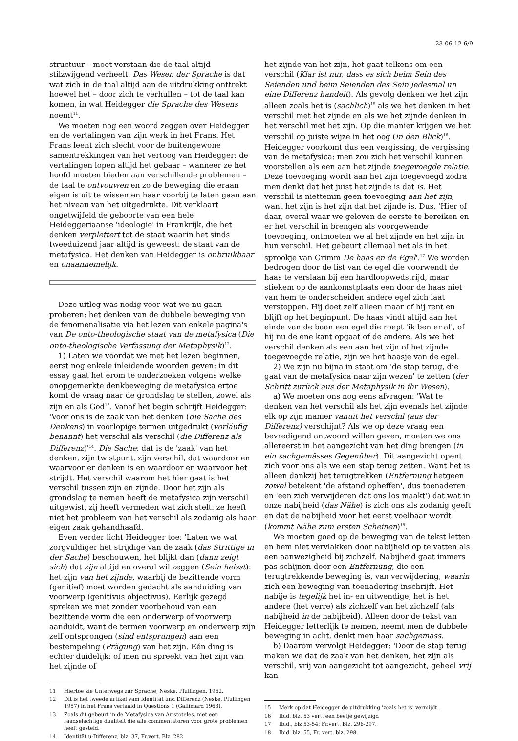23-06-12 6/9
structuur – moet verstaan die de taal altijd stilzwijgend verheelt. Das Wesen der Sprache is dat wat zich in de taal altijd aan de uitdrukking onttrekt hoewel het – door zich te verhullen – tot de taal kan komen, in wat Heidegger die Sprache des Wesens noemt<sup>11</sup>.
We moeten nog een woord zeggen over Heidegger en de vertalingen van zijn werk in het Frans. Het Frans leent zich slecht voor de buitengewone samentrekkingen van het vertoog van Heidegger: de vertalingen lopen altijd het gebaar – wanneer ze het hoofd moeten bieden aan verschillende problemen – de taal te ontvouwen en zo de beweging die eraan eigen is uit te wissen en haar voorbij te laten gaan aan het niveau van het uitgedrukte. Dit verklaart ongetwijfeld de geboorte van een hele Heideggeriaanse 'ideologie' in Frankrijk, die het denken verplettert tot de staat waarin het sinds tweeduizend jaar altijd is geweest: de staat van de metafysica. Het denken van Heidegger is onbruikbaar en onaannemelijk.
Deze uitleg was nodig voor wat we nu gaan proberen: het denken van de dubbele beweging van de fenomenalisatie via het lezen van enkele pagina's van De onto-theologische staat van de metafysica (Die onto-theologische Verfassung der Metaphysik)<sup>12</sup>.
1) Laten we voordat we met het lezen beginnen, eerst nog enkele inleidende woorden geven: in dit essay gaat het erom te onderzoeken volgens welke onopgemerkte denkbeweging de metafysica ertoe komt de vraag naar de grondslag te stellen, zowel als zijn en als God<sup>13</sup>. Vanaf het begin schrijft Heidegger: 'Voor ons is de zaak van het denken (die Sache des Denkens) in voorlopige termen uitgedrukt (vorläufig benannt) het verschil als verschil (die Differenz als Differenz)'<sup>14</sup>. Die Sache: dat is de 'zaak' van het denken, zijn twistpunt, zijn verschil, dat waardoor en waarvoor er denken is en waardoor en waarvoor het strijdt. Het verschil waarom het hier gaat is het verschil tussen zijn en zijnde. Door het zijn als grondslag te nemen heeft de metafysica zijn verschil uitgewist, zij heeft vermeden wat zich stelt: ze heeft niet het probleem van het verschil als zodanig als haar eigen zaak gehandhaafd.
Even verder licht Heidegger toe: 'Laten we wat zorgvuldiger het strijdige van de zaak (das Strittige in der Sache) beschouwen, het blijkt dan (dann zeigt sich) dat zijn altijd en overal wil zeggen (Sein heisst): het zijn van het zijnde, waarbij de bezittende vorm (genitief) moet worden gedacht als aanduiding van voorwerp (genitivus objectivus). Eerlijk gezegd spreken we niet zonder voorbehoud van een bezittende vorm die een onderwerp of voorwerp aanduidt, want de termen voorwerp en onderwerp zijn zelf ontsprongen (sind entsprungen) aan een bestempeling (Prägung) van het zijn. Eén ding is echter duidelijk: of men nu spreekt van het zijn van het zijnde of
11 Hiertoe zie Unterwegs zur Sprache, Neske, Pfullingen, 1962.
12 Dit is het tweede artikel vam Identität und Differenz (Neske, Pfullingen 1957) in het Frans vertaald in Questions 1 (Gallimard 1968).
13 Zoals dit gebeurt in de Metafysica van Aristoteles, met een raadselachtige dualiteit die alle commentatoren voor grote problemen heeft gesteld.
14 Identität u-Differenz, blz. 37, Fr.vert. Blz. 282
het zijnde van het zijn, het gaat telkens om een verschil (Klar ist nur, dass es sich beim Sein des Seienden und beim Seienden des Sein jedesmal un eine Differenz handelt). Als gevolg denken we het zijn alleen zoals het is (sachlich)<sup>15</sup> als we het denken in het verschil met het zijnde en als we het zijnde denken in het verschil met het zijn. Op die manier krijgen we het verschil op juiste wijze in het oog (in den Blick)<sup>16</sup>. Heidegger voorkomt dus een vergissing, de vergissing van de metafysica: men zou zich het verschil kunnen voorstellen als een aan het zijnde toegevoegde relatie. Deze toevoeging wordt aan het zijn toegevoegd zodra men denkt dat het juist het zijnde is dat is. Het verschil is niettemin geen toevoeging aan het zijn, want het zijn is het zijn dat het zijnde is. Dus, 'Hier of daar, overal waar we geloven de eerste te bereiken en er het verschil in brengen als voorgewende toevoeging, ontmoeten we al het zijnde en het zijn in hun verschil. Het gebeurt allemaal net als in het sprookje van Grimm De haas en de Egel'.<sup>17</sup> We worden bedrogen door de list van de egel die voorwendt de haas te verslaan bij een hardloopwedstrijd, maar stiekem op de aankomstplaats een door de haas niet van hem te onderscheiden andere egel zich laat verstoppen. Hij doet zelf alleen maar of hij rent en blijft op het beginpunt. De haas vindt altijd aan het einde van de baan een egel die roept 'ik ben er al', of hij nu de ene kant opgaat of de andere. Als we het verschil denken als een aan het zijn of het zijnde toegevoegde relatie, zijn we het haasje van de egel.
2) We zijn nu bijna in staat om 'de stap terug, die gaat van de metafysica naar zijn wezen' te zetten (der Schritt zurück aus der Metaphysik in ihr Wesen).
a) We moeten ons nog eens afvragen: 'Wat te denken van het verschil als het zijn evenals het zijnde elk op zijn manier vanuit het verschil (aus der Differenz) verschijnt? Als we op deze vraag een bevredigend antwoord willen geven, moeten we ons allereerst in het aangezicht van het ding brengen (in ein sachgemässes Gegenüber). Dit aangezicht opent zich voor ons als we een stap terug zetten. Want het is alleen dankzij het terugtrekken (Entfernung hetgeen zowel betekent 'de afstand opheffen', dus toenaderen en 'een zich verwijderen dat ons los maakt') dat wat in onze nabijheid (das Nähe) is zich ons als zodanig geeft en dat de nabijheid voor het eerst voelbaar wordt (kommt Nähe zum ersten Scheinen)<sup>18</sup>.
We moeten goed op de beweging van de tekst letten en hem niet vervlakken door nabijheid op te vatten als een aanwezigheid bij zichzelf. Nabijheid gaat immers pas schijnen door een Entfernung, die een terugtrekkende beweging is, van verwijdering, waarin zich een beweging van toenadering inschrijft. Het nabije is tegelijk het in- en uitwendige, het is het andere (het verre) als zichzelf van het zichzelf (als nabijheid in de nabijheid). Alleen door de tekst van Heidegger letterlijk te nemen, neemt men de dubbele beweging in acht, denkt men haar sachgemäss.
b) Daarom vervolgt Heidegger: 'Door de stap terug maken we dat de zaak van het denken, het zijn als verschil, vrij van aangezicht tot aangezicht, geheel vrij kan
15 Merk op dat Heidegger de uitdrukking 'zoals het is' vermijdt.
16 Ibid. blz. 53 vert. een beetje gewijzigd
17 Ibid., blz 53-54; Fr.vert. Blz. 296-297.
18 Ibid. blz. 55, Fr. vert. blz. 298.